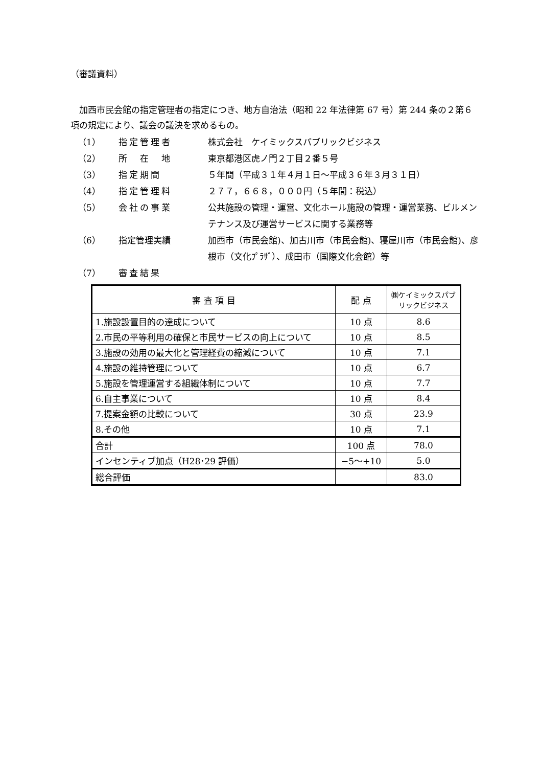（審議資料）
　加西市民会館の指定管理者の指定につき、地方自治法（昭和 22 年法律第 67 号）第 244 条の２第６項の規定により、議会の議決を求めるもの。
（1） 指定管理者 株式会社　ケイミックスパブリックビジネス
（2） 所　在　地 東京都港区虎ノ門２丁目２番５号
（3） 指定期間 ５年間（平成３１年４月１日～平成３６年３月３１日）
（4） 指定管理料 ２７７，６６８，０００円（５年間：税込）
（5） 会社の事業 公共施設の管理・運営、文化ホール施設の管理・運営業務、ビルメンテナンス及び運営サービスに関する業務等
（6） 指定管理実績 加西市（市民会館)、加古川市（市民会館)、寝屋川市（市民会館)、彦根市（文化ﾌﾟﾗｻﾞ）、成田市（国際文化会館）等
（7） 審査結果
| 審 査 項 目 | 配 点 | ㈱ケイミックスパブリックビジネス |
| --- | --- | --- |
| 1.施設設置目的の達成について | 10 点 | 8.6 |
| 2.市民の平等利用の確保と市民サービスの向上について | 10 点 | 8.5 |
| 3.施設の効用の最大化と管理経費の縮減について | 10 点 | 7.1 |
| 4.施設の維持管理について | 10 点 | 6.7 |
| 5.施設を管理運営する組織体制について | 10 点 | 7.7 |
| 6.自主事業について | 10 点 | 8.4 |
| 7.提案金額の比較について | 30 点 | 23.9 |
| 8.その他 | 10 点 | 7.1 |
| 合計 | 100 点 | 78.0 |
| インセンティブ加点（H28･29 評価） | −5～+10 | 5.0 |
| 総合評価 | | 83.0 |